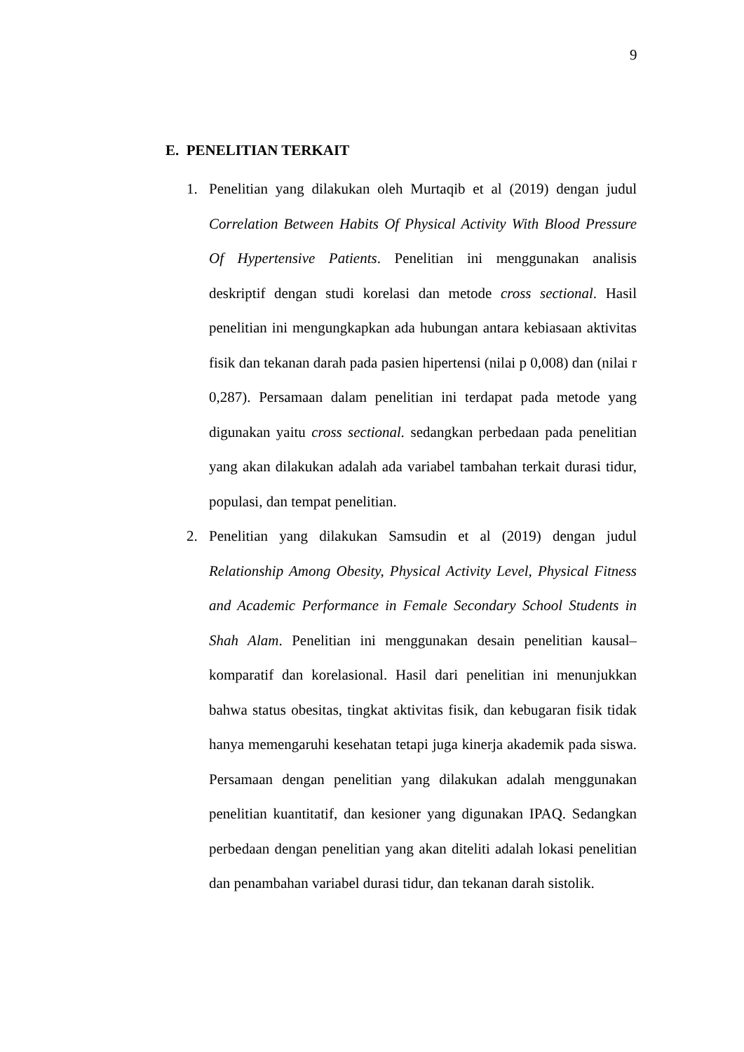9
E. PENELITIAN TERKAIT
1. Penelitian yang dilakukan oleh Murtaqib et al (2019) dengan judul Correlation Between Habits Of Physical Activity With Blood Pressure Of Hypertensive Patients. Penelitian ini menggunakan analisis deskriptif dengan studi korelasi dan metode cross sectional. Hasil penelitian ini mengungkapkan ada hubungan antara kebiasaan aktivitas fisik dan tekanan darah pada pasien hipertensi (nilai p 0,008) dan (nilai r 0,287). Persamaan dalam penelitian ini terdapat pada metode yang digunakan yaitu cross sectional. sedangkan perbedaan pada penelitian yang akan dilakukan adalah ada variabel tambahan terkait durasi tidur, populasi, dan tempat penelitian.
2. Penelitian yang dilakukan Samsudin et al (2019) dengan judul Relationship Among Obesity, Physical Activity Level, Physical Fitness and Academic Performance in Female Secondary School Students in Shah Alam. Penelitian ini menggunakan desain penelitian kausal–komparatif dan korelasional. Hasil dari penelitian ini menunjukkan bahwa status obesitas, tingkat aktivitas fisik, dan kebugaran fisik tidak hanya memengaruhi kesehatan tetapi juga kinerja akademik pada siswa. Persamaan dengan penelitian yang dilakukan adalah menggunakan penelitian kuantitatif, dan kesioner yang digunakan IPAQ. Sedangkan perbedaan dengan penelitian yang akan diteliti adalah lokasi penelitian dan penambahan variabel durasi tidur, dan tekanan darah sistolik.